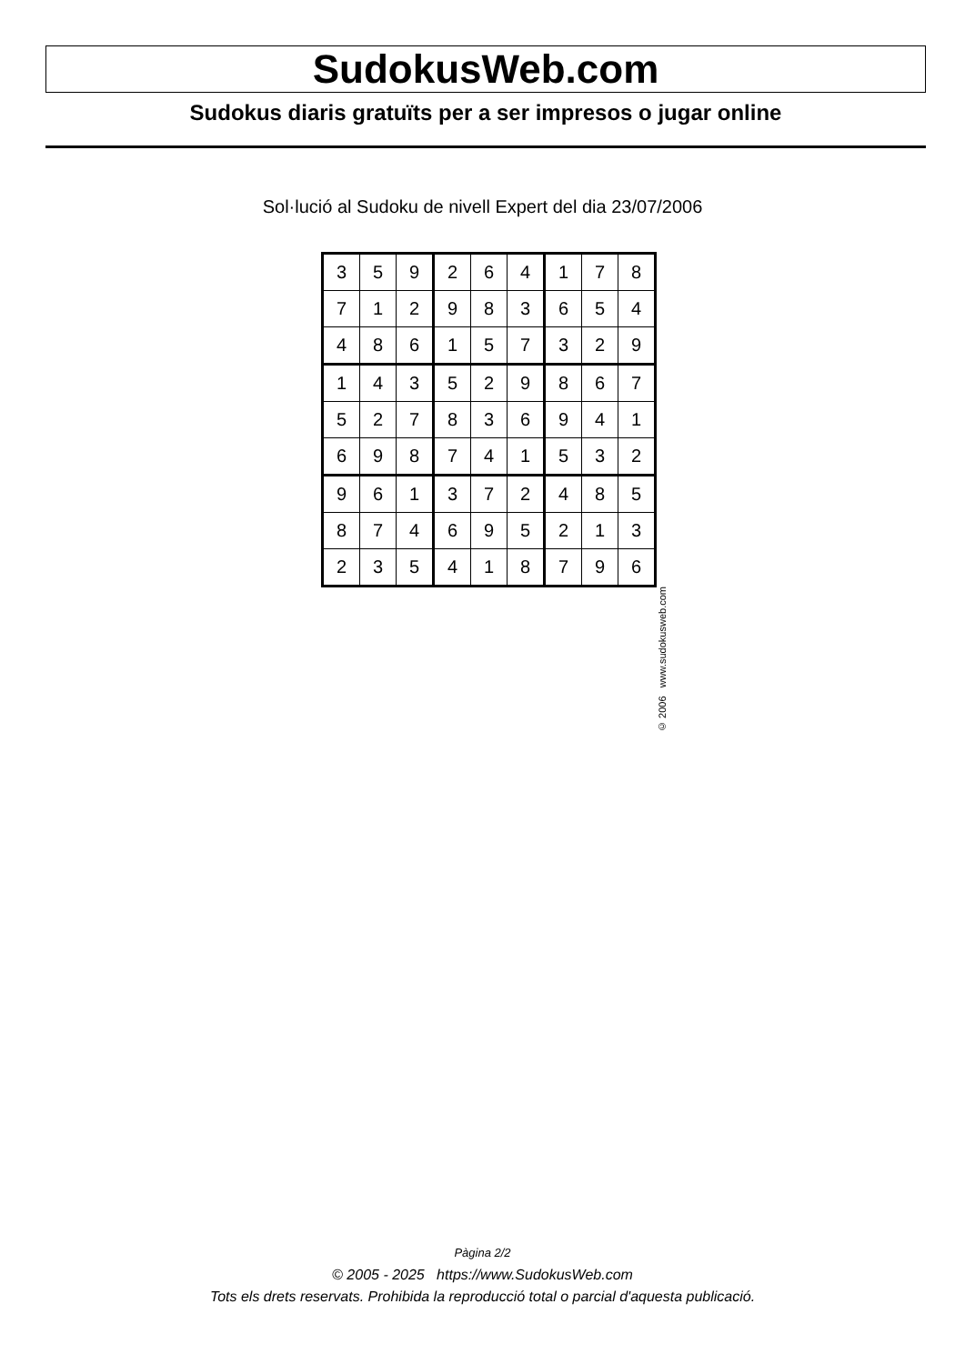SudokusWeb.com
Sudokus diaris gratuïts per a ser impresos o jugar online
Sol·lució al Sudoku de nivell Expert del dia 23/07/2006
| 3 | 5 | 9 | 2 | 6 | 4 | 1 | 7 | 8 |
| 7 | 1 | 2 | 9 | 8 | 3 | 6 | 5 | 4 |
| 4 | 8 | 6 | 1 | 5 | 7 | 3 | 2 | 9 |
| 1 | 4 | 3 | 5 | 2 | 9 | 8 | 6 | 7 |
| 5 | 2 | 7 | 8 | 3 | 6 | 9 | 4 | 1 |
| 6 | 9 | 8 | 7 | 4 | 1 | 5 | 3 | 2 |
| 9 | 6 | 1 | 3 | 7 | 2 | 4 | 8 | 5 |
| 8 | 7 | 4 | 6 | 9 | 5 | 2 | 1 | 3 |
| 2 | 3 | 5 | 4 | 1 | 8 | 7 | 9 | 6 |
© 2006 www.sudokusweb.com
Pàgina 2/2
© 2005 - 2025 https://www.SudokusWeb.com
Tots els drets reservats. Prohibida la reproducció total o parcial d'aquesta publicació.